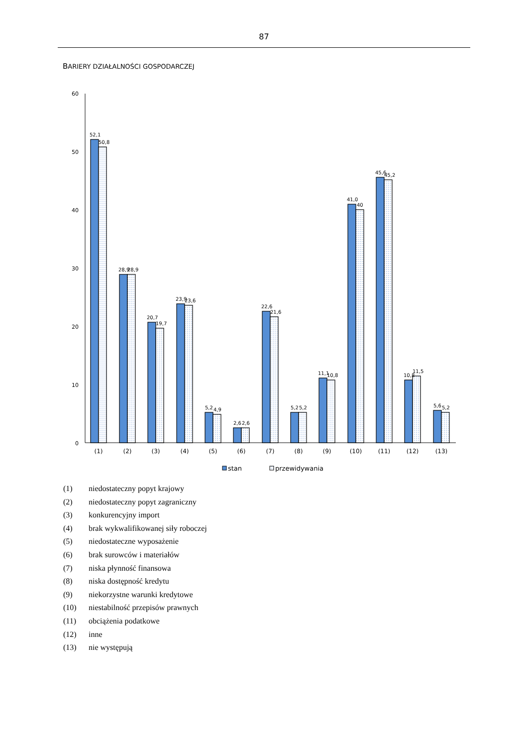87
BARIERY DZIAŁALNOŚCI GOSPODARCZEJ
60
50
40
30
20
10
0
52,1
50,8
28,9
28,9
20,7
19,7
23,9
23,6
5,2
4,9
2,6
2,6
22,6
21,6
5,2
5,2
11,1
10,8
41,0
40
45,6
45,2
10,8
11,5
5,6
5,2
(1)
(2)
(3)
(4)
(5)
(6)
(7)
(8)
(9)
(10)
(11)
(12)
(13)
stan
przewidywania
(1) niedostateczny popyt krajowy
(2) niedostateczny popyt zagraniczny
(3) konkurencyjny import
(4) brak wykwalifikowanej siły roboczej
(5) niedostateczne wyposażenie
(6) brak surowców i materiałów
(7) niska płynność finansowa
(8) niska dostępność kredytu
(9) niekorzystne warunki kredytowe
(10) niestabilność przepisów prawnych
(11) obciążenia podatkowe
(12) inne
(13) nie występują